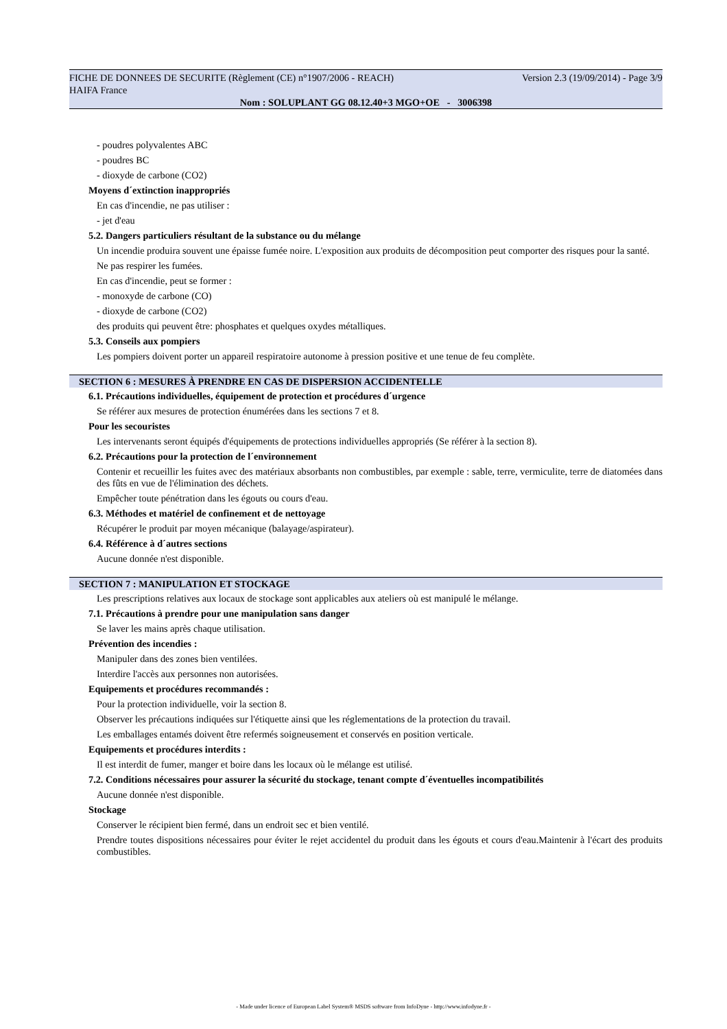FICHE DE DONNEES DE SECURITE (Règlement (CE) n°1907/2006 - REACH) Version 2.3 (19/09/2014) - Page 3/9
HAIFA France
Nom : SOLUPLANT GG 08.12.40+3 MGO+OE - 3006398
- poudres polyvalentes ABC
- poudres BC
- dioxyde de carbone (CO2)
Moyens d´extinction inappropriés
En cas d'incendie, ne pas utiliser :
- jet d'eau
5.2. Dangers particuliers résultant de la substance ou du mélange
Un incendie produira souvent une épaisse fumée noire. L'exposition aux produits de décomposition peut comporter des risques pour la santé.
Ne pas respirer les fumées.
En cas d'incendie, peut se former :
- monoxyde de carbone (CO)
- dioxyde de carbone (CO2)
des produits qui peuvent être: phosphates et quelques oxydes métalliques.
5.3. Conseils aux pompiers
Les pompiers doivent porter un appareil respiratoire autonome à pression positive et une tenue de feu complète.
SECTION 6 : MESURES À PRENDRE EN CAS DE DISPERSION ACCIDENTELLE
6.1. Précautions individuelles, équipement de protection et procédures d´urgence
Se référer aux mesures de protection énumérées dans les sections 7 et 8.
Pour les secouristes
Les intervenants seront équipés d'équipements de protections individuelles appropriés (Se référer à la section 8).
6.2. Précautions pour la protection de l´environnement
Contenir et recueillir les fuites avec des matériaux absorbants non combustibles, par exemple : sable, terre, vermiculite, terre de diatomées dans des fûts en vue de l'élimination des déchets.
Empêcher toute pénétration dans les égouts ou cours d'eau.
6.3. Méthodes et matériel de confinement et de nettoyage
Récupérer le produit par moyen mécanique (balayage/aspirateur).
6.4. Référence à d´autres sections
Aucune donnée n'est disponible.
SECTION 7 : MANIPULATION ET STOCKAGE
Les prescriptions relatives aux locaux de stockage sont applicables aux ateliers où est manipulé le mélange.
7.1. Précautions à prendre pour une manipulation sans danger
Se laver les mains après chaque utilisation.
Prévention des incendies :
Manipuler dans des zones bien ventilées.
Interdire l'accès aux personnes non autorisées.
Equipements et procédures recommandés :
Pour la protection individuelle, voir la section 8.
Observer les précautions indiquées sur l'étiquette ainsi que les réglementations de la protection du travail.
Les emballages entamés doivent être refermés soigneusement et conservés en position verticale.
Equipements et procédures interdits :
Il est interdit de fumer, manger et boire dans les locaux où le mélange est utilisé.
7.2. Conditions nécessaires pour assurer la sécurité du stockage, tenant compte d´éventuelles incompatibilités
Aucune donnée n'est disponible.
Stockage
Conserver le récipient bien fermé, dans un endroit sec et bien ventilé.
Prendre toutes dispositions nécessaires pour éviter le rejet accidentel du produit dans les égouts et cours d'eau.Maintenir à l'écart des produits combustibles.
- Made under licence of European Label System® MSDS software from InfoDyne - http://www.infodyne.fr -